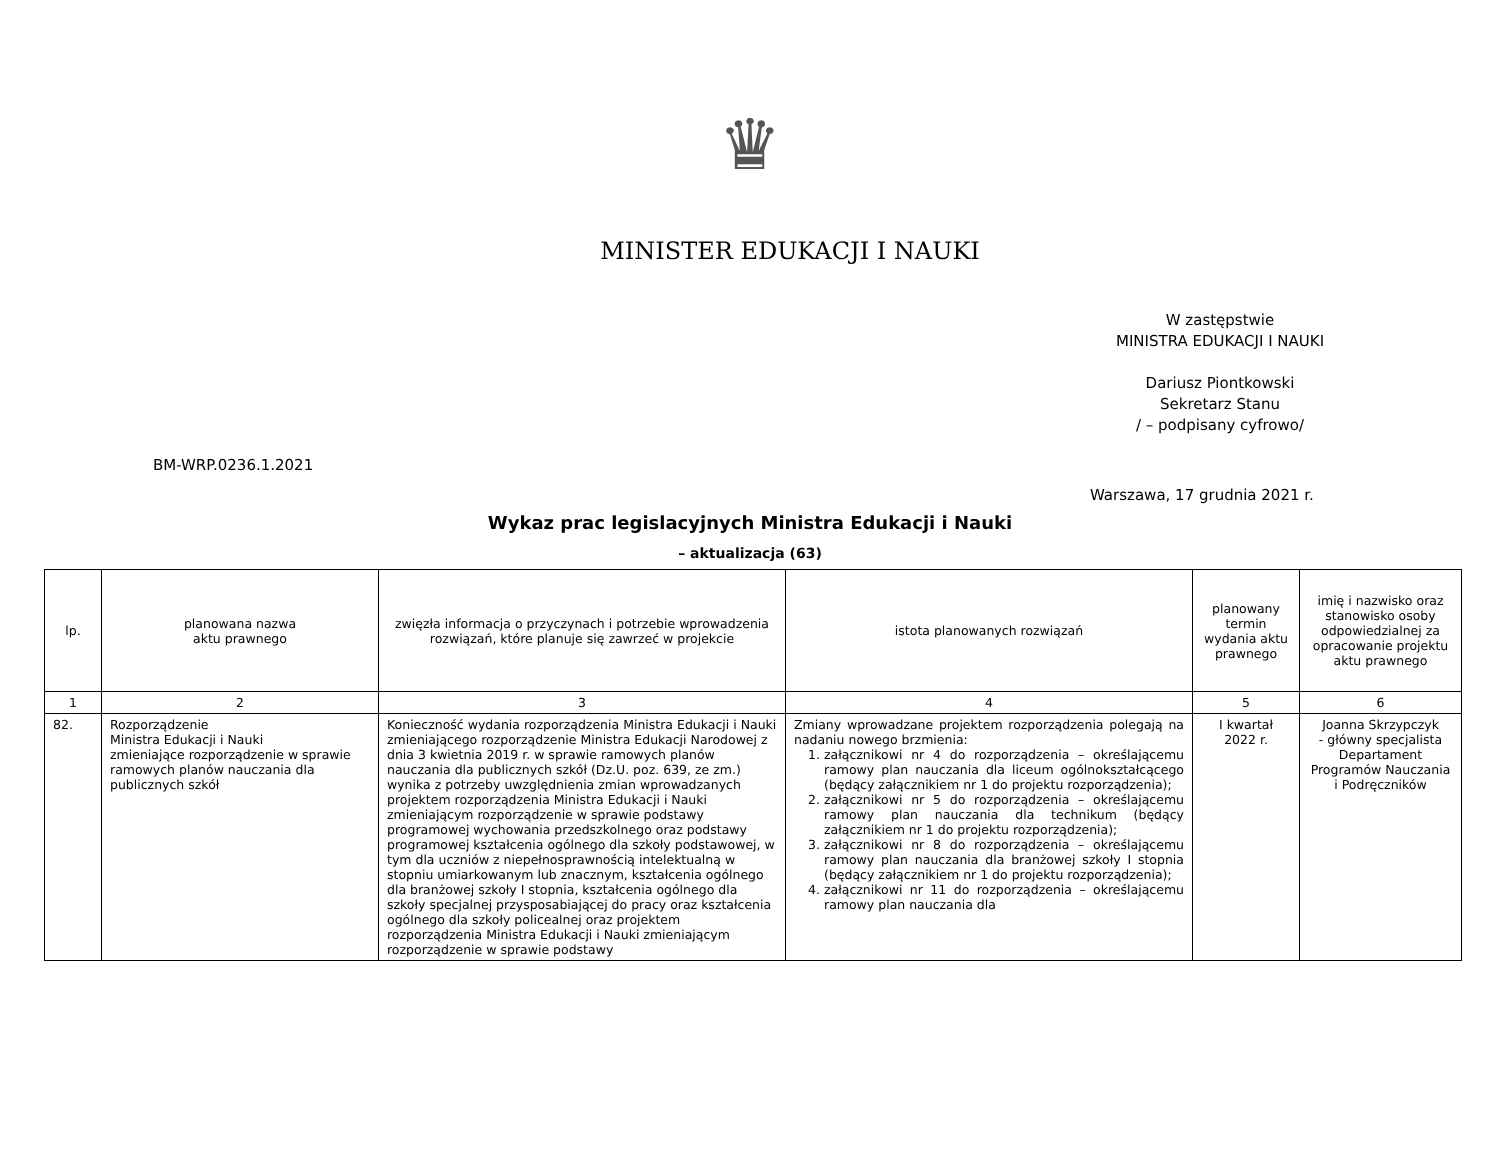♛
MINISTER EDUKACJI I NAUKI
W zastępstwie
MINISTRA EDUKACJI I NAUKI
Dariusz Piontkowski
Sekretarz Stanu
/ – podpisany cyfrowo/
BM-WRP.0236.1.2021
Warszawa, 17 grudnia 2021 r.
Wykaz prac legislacyjnych Ministra Edukacji i Nauki
– aktualizacja (63)
| lp. | planowana nazwa aktu prawnego | zwięzła informacja o przyczynach i potrzebie wprowadzenia rozwiązań, które planuje się zawrzeć w projekcie | istota planowanych rozwiązań | planowany termin wydania aktu prawnego | imię i nazwisko oraz stanowisko osoby odpowiedzialnej za opracowanie projektu aktu prawnego |
| --- | --- | --- | --- | --- | --- |
| 1 | 2 | 3 | 4 | 5 | 6 |
| 82. | Rozporządzenie Ministra Edukacji i Nauki zmieniające rozporządzenie w sprawie ramowych planów nauczania dla publicznych szkół | Konieczność wydania rozporządzenia Ministra Edukacji i Nauki zmieniającego rozporządzenie Ministra Edukacji Narodowej z dnia 3 kwietnia 2019 r. w sprawie ramowych planów nauczania dla publicznych szkół (Dz.U. poz. 639, ze zm.) wynika z potrzeby uwzględnienia zmian wprowadzanych projektem rozporządzenia Ministra Edukacji i Nauki zmieniającym rozporządzenie w sprawie podstawy programowej wychowania przedszkolnego oraz podstawy programowej kształcenia ogólnego dla szkoły podstawowej, w tym dla uczniów z niepełnosprawnością intelektualną w stopniu umiarkowanym lub znacznym, kształcenia ogólnego dla branżowej szkoły I stopnia, kształcenia ogólnego dla szkoły specjalnej przysposabiającej do pracy oraz kształcenia ogólnego dla szkoły policealnej oraz projektem rozporządzenia Ministra Edukacji i Nauki zmieniającym rozporządzenie w sprawie podstawy | Zmiany wprowadzane projektem rozporządzenia polegają na nadaniu nowego brzmienia: 1. załącznikowi nr 4 do rozporządzenia – określającemu ramowy plan nauczania dla liceum ogólnokształcącego (będący załącznikiem nr 1 do projektu rozporządzenia); 2. załącznikowi nr 5 do rozporządzenia – określającemu ramowy plan nauczania dla technikum (będący załącznikiem nr 1 do projektu rozporządzenia); 3. załącznikowi nr 8 do rozporządzenia – określającemu ramowy plan nauczania dla branżowej szkoły I stopnia (będący załącznikiem nr 1 do projektu rozporządzenia); 4. załącznikowi nr 11 do rozporządzenia – określającemu ramowy plan nauczania dla | I kwartał 2022 r. | Joanna Skrzypczyk - główny specjalista Departament Programów Nauczania i Podręczników |